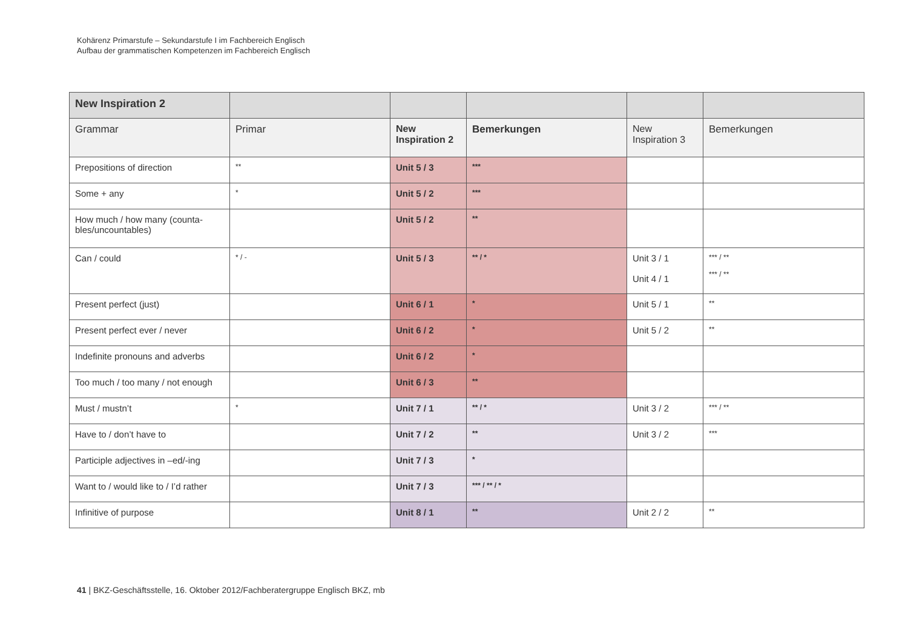Kohärenz Primarstufe – Sekundarstufe I im Fachbereich Englisch
Aufbau der grammatischen Kompetenzen im Fachbereich Englisch
| New Inspiration 2 | | | | | |
| Grammar | Primar | New Inspiration 2 | Bemerkungen | New Inspiration 3 | Bemerkungen |
| Prepositions of direction | ** | Unit 5 / 3 | *** | | |
| Some + any | * | Unit 5 / 2 | *** | | |
| How much / how many (counta-bles/uncountables) | | Unit 5 / 2 | ** | | |
| Can / could | * / - | Unit 5 / 3 | ** / * | Unit 3 / 1 Unit 4 / 1 | *** / ** *** / ** |
| Present perfect (just) | | Unit 6 / 1 | * | Unit 5 / 1 | ** |
| Present perfect ever / never | | Unit 6 / 2 | * | Unit 5 / 2 | ** |
| Indefinite pronouns and adverbs | | Unit 6 / 2 | * | | |
| Too much / too many / not enough | | Unit 6 / 3 | ** | | |
| Must / mustn’t | * | Unit 7 / 1 | ** / * | Unit 3 / 2 | *** / ** |
| Have to / don’t have to | | Unit 7 / 2 | ** | Unit 3 / 2 | *** |
| Participle adjectives in –ed/-ing | | Unit 7 / 3 | * | | |
| Want to / would like to / I’d rather | | Unit 7 / 3 | *** / ** / * | | |
| Infinitive of purpose | | Unit 8 / 1 | ** | Unit 2 / 2 | ** |
41 | BKZ-Geschäftsstelle, 16. Oktober 2012/Fachberatergruppe Englisch BKZ, mb